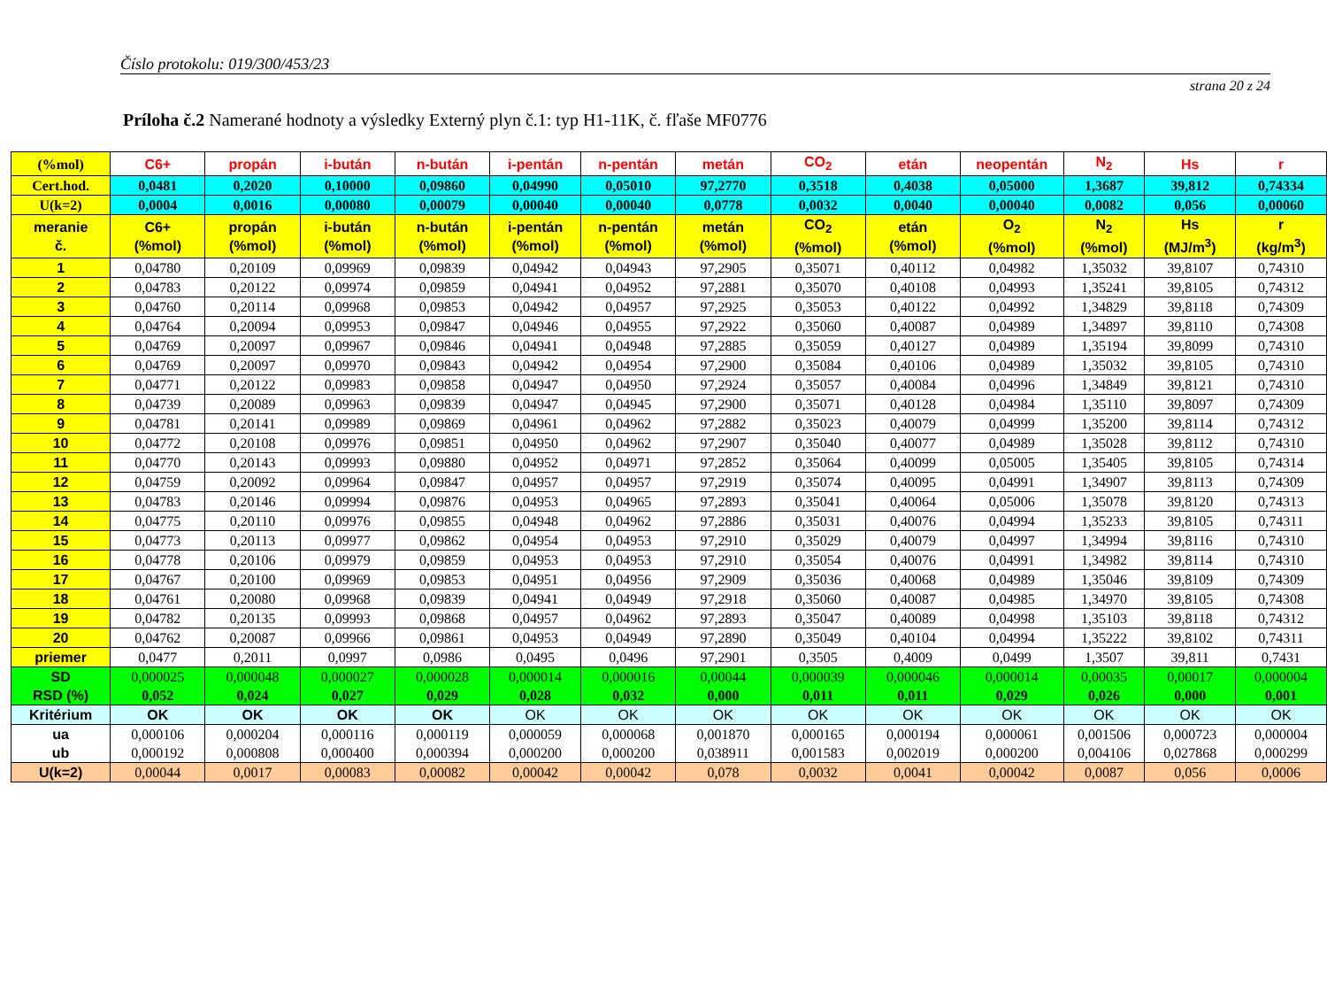Číslo protokolu: 019/300/453/23
strana 20 z 24
Príloha č.2 Namerané hodnoty a výsledky Externý plyn č.1: typ H1-11K, č. fľaše MF0776
| (%mol) | C6+ | propán | i-bután | n-bután | i-pentán | n-pentán | metán | CO<sub>2</sub> | etán | neopentán | N<sub>2</sub> | Hs | r |
| Cert.hod. | 0,0481 | 0,2020 | 0,10000 | 0,09860 | 0,04990 | 0,05010 | 97,2770 | 0,3518 | 0,4038 | 0,05000 | 1,3687 | 39,812 | 0,74334 |
| U(k=2) | 0,0004 | 0,0016 | 0,00080 | 0,00079 | 0,00040 | 0,00040 | 0,0778 | 0,0032 | 0,0040 | 0,00040 | 0,0082 | 0,056 | 0,00060 |
| meranie č. | C6+ (%mol) | propán (%mol) | i-bután (%mol) | n-bután (%mol) | i-pentán (%mol) | n-pentán (%mol) | metán (%mol) | CO<sub>2</sub> (%mol) | etán (%mol) | O<sub>2</sub> (%mol) | N<sub>2</sub> (%mol) | Hs (MJ/m<sup>3</sup>) | r (kg/m<sup>3</sup>) |
| 1 | 0,04780 | 0,20109 | 0,09969 | 0,09839 | 0,04942 | 0,04943 | 97,2905 | 0,35071 | 0,40112 | 0,04982 | 1,35032 | 39,8107 | 0,74310 |
| 2 | 0,04783 | 0,20122 | 0,09974 | 0,09859 | 0,04941 | 0,04952 | 97,2881 | 0,35070 | 0,40108 | 0,04993 | 1,35241 | 39,8105 | 0,74312 |
| 3 | 0,04760 | 0,20114 | 0,09968 | 0,09853 | 0,04942 | 0,04957 | 97,2925 | 0,35053 | 0,40122 | 0,04992 | 1,34829 | 39,8118 | 0,74309 |
| 4 | 0,04764 | 0,20094 | 0,09953 | 0,09847 | 0,04946 | 0,04955 | 97,2922 | 0,35060 | 0,40087 | 0,04989 | 1,34897 | 39,8110 | 0,74308 |
| 5 | 0,04769 | 0,20097 | 0,09967 | 0,09846 | 0,04941 | 0,04948 | 97,2885 | 0,35059 | 0,40127 | 0,04989 | 1,35194 | 39,8099 | 0,74310 |
| 6 | 0,04769 | 0,20097 | 0,09970 | 0,09843 | 0,04942 | 0,04954 | 97,2900 | 0,35084 | 0,40106 | 0,04989 | 1,35032 | 39,8105 | 0,74310 |
| 7 | 0,04771 | 0,20122 | 0,09983 | 0,09858 | 0,04947 | 0,04950 | 97,2924 | 0,35057 | 0,40084 | 0,04996 | 1,34849 | 39,8121 | 0,74310 |
| 8 | 0,04739 | 0,20089 | 0,09963 | 0,09839 | 0,04947 | 0,04945 | 97,2900 | 0,35071 | 0,40128 | 0,04984 | 1,35110 | 39,8097 | 0,74309 |
| 9 | 0,04781 | 0,20141 | 0,09989 | 0,09869 | 0,04961 | 0,04962 | 97,2882 | 0,35023 | 0,40079 | 0,04999 | 1,35200 | 39,8114 | 0,74312 |
| 10 | 0,04772 | 0,20108 | 0,09976 | 0,09851 | 0,04950 | 0,04962 | 97,2907 | 0,35040 | 0,40077 | 0,04989 | 1,35028 | 39,8112 | 0,74310 |
| 11 | 0,04770 | 0,20143 | 0,09993 | 0,09880 | 0,04952 | 0,04971 | 97,2852 | 0,35064 | 0,40099 | 0,05005 | 1,35405 | 39,8105 | 0,74314 |
| 12 | 0,04759 | 0,20092 | 0,09964 | 0,09847 | 0,04957 | 0,04957 | 97,2919 | 0,35074 | 0,40095 | 0,04991 | 1,34907 | 39,8113 | 0,74309 |
| 13 | 0,04783 | 0,20146 | 0,09994 | 0,09876 | 0,04953 | 0,04965 | 97,2893 | 0,35041 | 0,40064 | 0,05006 | 1,35078 | 39,8120 | 0,74313 |
| 14 | 0,04775 | 0,20110 | 0,09976 | 0,09855 | 0,04948 | 0,04962 | 97,2886 | 0,35031 | 0,40076 | 0,04994 | 1,35233 | 39,8105 | 0,74311 |
| 15 | 0,04773 | 0,20113 | 0,09977 | 0,09862 | 0,04954 | 0,04953 | 97,2910 | 0,35029 | 0,40079 | 0,04997 | 1,34994 | 39,8116 | 0,74310 |
| 16 | 0,04778 | 0,20106 | 0,09979 | 0,09859 | 0,04953 | 0,04953 | 97,2910 | 0,35054 | 0,40076 | 0,04991 | 1,34982 | 39,8114 | 0,74310 |
| 17 | 0,04767 | 0,20100 | 0,09969 | 0,09853 | 0,04951 | 0,04956 | 97,2909 | 0,35036 | 0,40068 | 0,04989 | 1,35046 | 39,8109 | 0,74309 |
| 18 | 0,04761 | 0,20080 | 0,09968 | 0,09839 | 0,04941 | 0,04949 | 97,2918 | 0,35060 | 0,40087 | 0,04985 | 1,34970 | 39,8105 | 0,74308 |
| 19 | 0,04782 | 0,20135 | 0,09993 | 0,09868 | 0,04957 | 0,04962 | 97,2893 | 0,35047 | 0,40089 | 0,04998 | 1,35103 | 39,8118 | 0,74312 |
| 20 | 0,04762 | 0,20087 | 0,09966 | 0,09861 | 0,04953 | 0,04949 | 97,2890 | 0,35049 | 0,40104 | 0,04994 | 1,35222 | 39,8102 | 0,74311 |
| priemer | 0,0477 | 0,2011 | 0,0997 | 0,0986 | 0,0495 | 0,0496 | 97,2901 | 0,3505 | 0,4009 | 0,0499 | 1,3507 | 39,811 | 0,7431 |
| SD RSD (%) | 0,000025 0,052 | 0,000048 0,024 | 0,000027 0,027 | 0,000028 0,029 | 0,000014 0,028 | 0,000016 0,032 | 0,00044 0,000 | 0,000039 0,011 | 0,000046 0,011 | 0,000014 0,029 | 0,00035 0,026 | 0,00017 0,000 | 0,000004 0,001 |
| Kritérium | OK | OK | OK | OK | OK | OK | OK | OK | OK | OK | OK | OK | OK |
| ua ub | 0,000106 0,000192 | 0,000204 0,000808 | 0,000116 0,000400 | 0,000119 0,000394 | 0,000059 0,000200 | 0,000068 0,000200 | 0,001870 0,038911 | 0,000165 0,001583 | 0,000194 0,002019 | 0,000061 0,000200 | 0,001506 0,004106 | 0,000723 0,027868 | 0,000004 0,000299 |
| U(k=2) | 0,00044 | 0,0017 | 0,00083 | 0,00082 | 0,00042 | 0,00042 | 0,078 | 0,0032 | 0,0041 | 0,00042 | 0,0087 | 0,056 | 0,0006 |